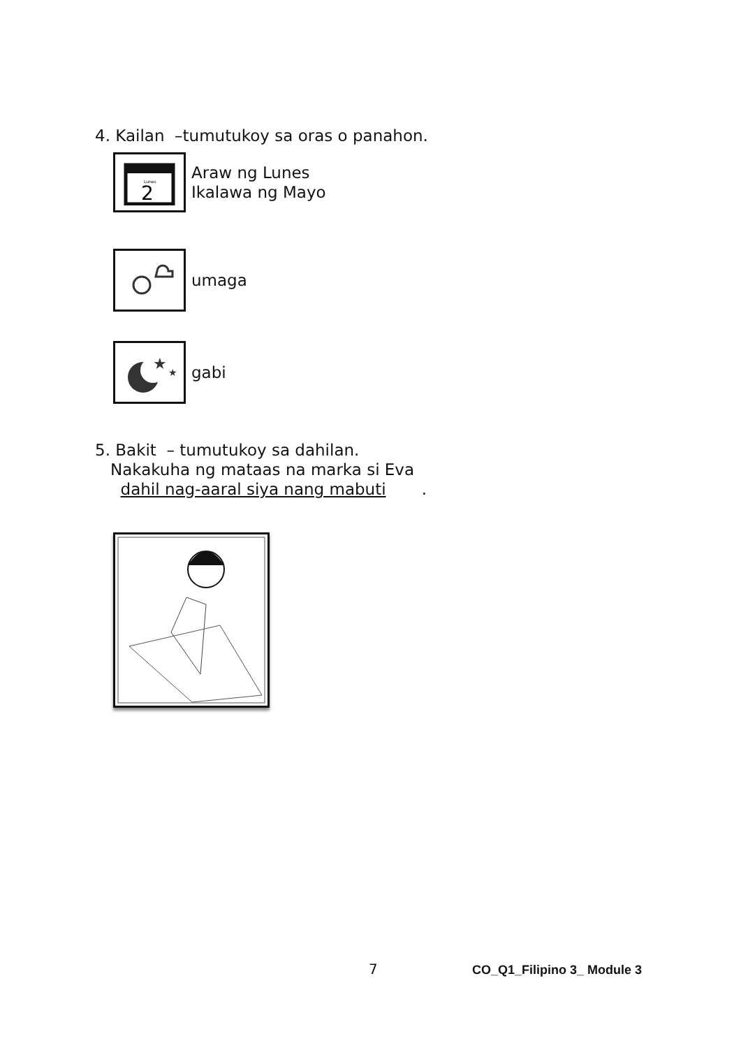4. Kailan –tumutukoy sa oras o panahon.
Lunes
2
Araw ng Lunes
Ikalawa ng Mayo
umaga
★
★
gabi
5. Bakit – tumutukoy sa dahilan.
Nakakuha ng mataas na marka si Eva
dahil nag-aaral siya nang mabuti .
7 CO_Q1_Filipino 3_ Module 3